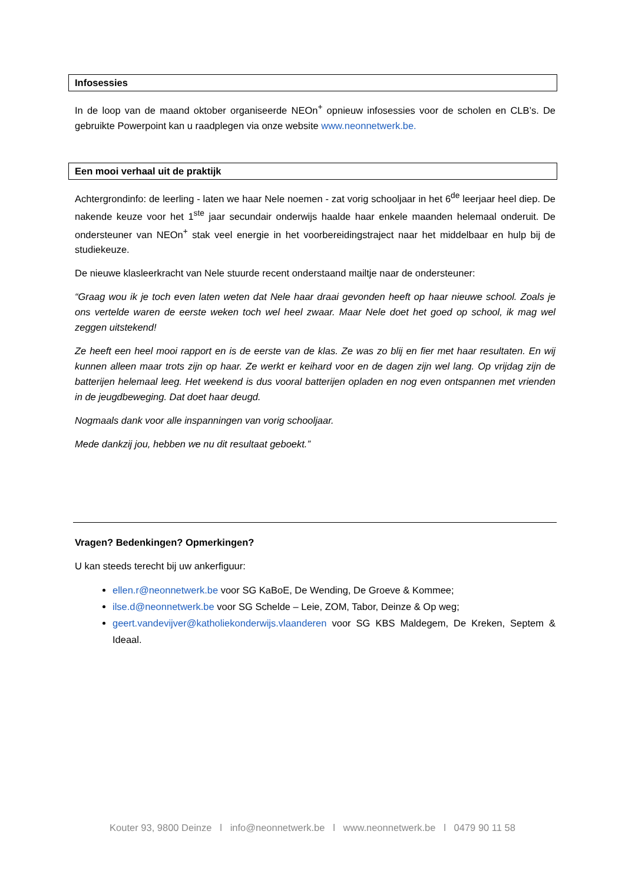Infosessies
In de loop van de maand oktober organiseerde NEOn<sup>+</sup> opnieuw infosessies voor de scholen en CLB’s. De gebruikte Powerpoint kan u raadplegen via onze website www.neonnetwerk.be.
Een mooi verhaal uit de praktijk
Achtergrondinfo: de leerling - laten we haar Nele noemen - zat vorig schooljaar in het 6<sup>de</sup> leerjaar heel diep. De nakende keuze voor het 1<sup>ste</sup> jaar secundair onderwijs haalde haar enkele maanden helemaal onderuit. De ondersteuner van NEOn<sup>+</sup> stak veel energie in het voorbereidingstraject naar het middelbaar en hulp bij de studiekeuze.
De nieuwe klasleerkracht van Nele stuurde recent onderstaand mailtje naar de ondersteuner:
“Graag wou ik je toch even laten weten dat Nele haar draai gevonden heeft op haar nieuwe school. Zoals je ons vertelde waren de eerste weken toch wel heel zwaar. Maar Nele doet het goed op school, ik mag wel zeggen uitstekend!
Ze heeft een heel mooi rapport en is de eerste van de klas. Ze was zo blij en fier met haar resultaten. En wij kunnen alleen maar trots zijn op haar. Ze werkt er keihard voor en de dagen zijn wel lang. Op vrijdag zijn de batterijen helemaal leeg. Het weekend is dus vooral batterijen opladen en nog even ontspannen met vrienden in de jeugdbeweging. Dat doet haar deugd.
Nogmaals dank voor alle inspanningen van vorig schooljaar.
Mede dankzij jou, hebben we nu dit resultaat geboekt.”
Vragen? Bedenkingen? Opmerkingen?
U kan steeds terecht bij uw ankerfiguur:
ellen.r@neonnetwerk.be voor SG KaBoE, De Wending, De Groeve & Kommee;
ilse.d@neonnetwerk.be voor SG Schelde – Leie, ZOM, Tabor, Deinze & Op weg;
geert.vandevijver@katholiekonderwijs.vlaanderen voor SG KBS Maldegem, De Kreken, Septem & Ideaal.
Kouter 93, 9800 Deinze l info@neonnetwerk.be l www.neonnetwerk.be l 0479 90 11 58